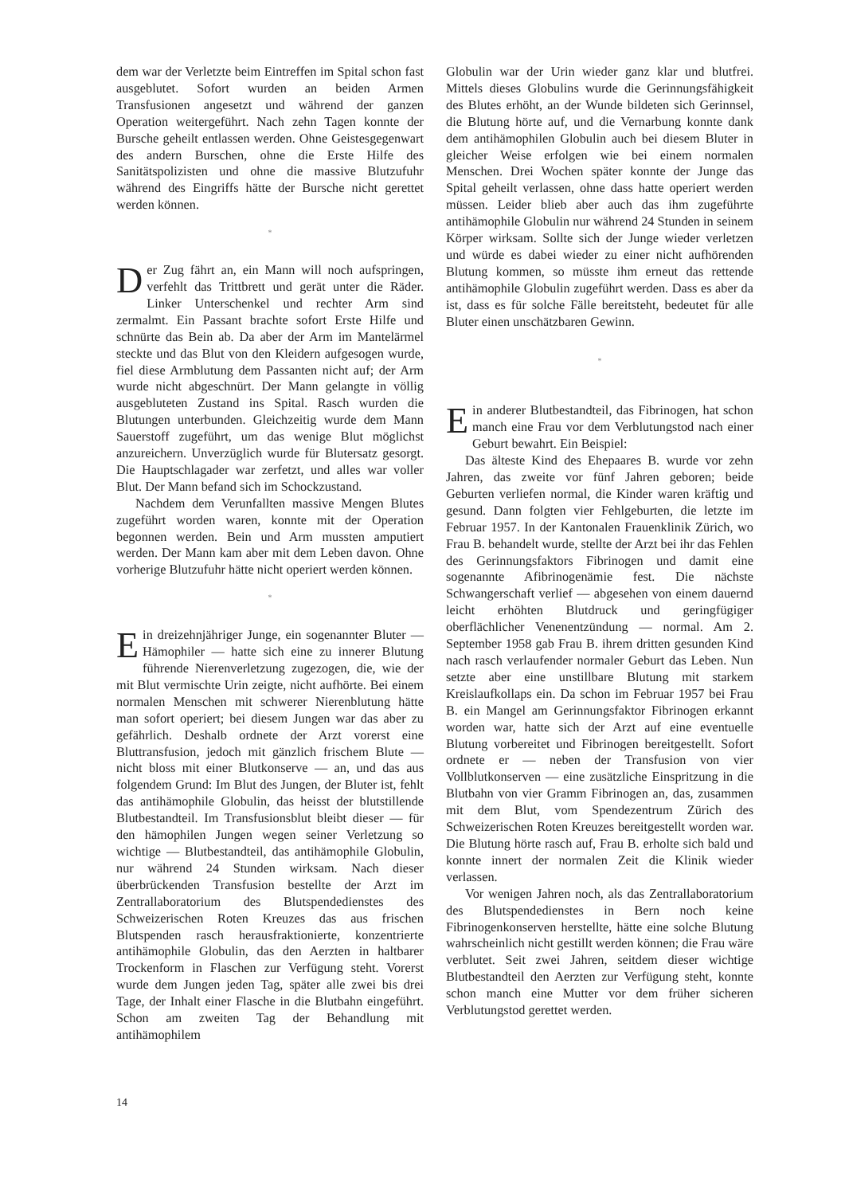dem war der Verletzte beim Eintreffen im Spital schon fast ausgeblutet. Sofort wurden an beiden Armen Transfusionen angesetzt und während der ganzen Operation weitergeführt. Nach zehn Tagen konnte der Bursche geheilt entlassen werden. Ohne Geistesgegenwart des andern Burschen, ohne die Erste Hilfe des Sanitätspolizisten und ohne die massive Blutzufuhr während des Eingriffs hätte der Bursche nicht gerettet werden können.
*
Der Zug fährt an, ein Mann will noch aufspringen, verfehlt das Trittbrett und gerät unter die Räder. Linker Unterschenkel und rechter Arm sind zermalmt. Ein Passant brachte sofort Erste Hilfe und schnürte das Bein ab. Da aber der Arm im Mantelärmel steckte und das Blut von den Kleidern aufgesogen wurde, fiel diese Armblutung dem Passanten nicht auf; der Arm wurde nicht abgeschnürt. Der Mann gelangte in völlig ausgebluteten Zustand ins Spital. Rasch wurden die Blutungen unterbunden. Gleichzeitig wurde dem Mann Sauerstoff zugeführt, um das wenige Blut möglichst anzureichern. Unverzüglich wurde für Blutersatz gesorgt. Die Hauptschlagader war zerfetzt, und alles war voller Blut. Der Mann befand sich im Schockzustand.
Nachdem dem Verunfallten massive Mengen Blutes zugeführt worden waren, konnte mit der Operation begonnen werden. Bein und Arm mussten amputiert werden. Der Mann kam aber mit dem Leben davon. Ohne vorherige Blutzufuhr hätte nicht operiert werden können.
*
Ein dreizehnjähriger Junge, ein sogenannter Bluter — Hämophiler — hatte sich eine zu innerer Blutung führende Nierenverletzung zugezogen, die, wie der mit Blut vermischte Urin zeigte, nicht aufhörte. Bei einem normalen Menschen mit schwerer Nierenblutung hätte man sofort operiert; bei diesem Jungen war das aber zu gefährlich. Deshalb ordnete der Arzt vorerst eine Bluttransfusion, jedoch mit gänzlich frischem Blute — nicht bloss mit einer Blutkonserve — an, und das aus folgendem Grund: Im Blut des Jungen, der Bluter ist, fehlt das antihämophile Globulin, das heisst der blutstillende Blutbestandteil. Im Transfusionsblut bleibt dieser — für den hämophilen Jungen wegen seiner Verletzung so wichtige — Blutbestandteil, das antihämophile Globulin, nur während 24 Stunden wirksam. Nach dieser überbrückenden Transfusion bestellte der Arzt im Zentrallaboratorium des Blutspendedienstes des Schweizerischen Roten Kreuzes das aus frischen Blutspenden rasch herausfraktionierte, konzentrierte antihämophile Globulin, das den Aerzten in haltbarer Trockenform in Flaschen zur Verfügung steht. Vorerst wurde dem Jungen jeden Tag, später alle zwei bis drei Tage, der Inhalt einer Flasche in die Blutbahn eingeführt. Schon am zweiten Tag der Behandlung mit antihämophilem
Globulin war der Urin wieder ganz klar und blutfrei. Mittels dieses Globulins wurde die Gerinnungsfähigkeit des Blutes erhöht, an der Wunde bildeten sich Gerinnsel, die Blutung hörte auf, und die Vernarbung konnte dank dem antihämophilen Globulin auch bei diesem Bluter in gleicher Weise erfolgen wie bei einem normalen Menschen. Drei Wochen später konnte der Junge das Spital geheilt verlassen, ohne dass hatte operiert werden müssen. Leider blieb aber auch das ihm zugeführte antihämophile Globulin nur während 24 Stunden in seinem Körper wirksam. Sollte sich der Junge wieder verletzen und würde es dabei wieder zu einer nicht aufhörenden Blutung kommen, so müsste ihm erneut das rettende antihämophile Globulin zugeführt werden. Dass es aber da ist, dass es für solche Fälle bereitsteht, bedeutet für alle Bluter einen unschätzbaren Gewinn.
*
Ein anderer Blutbestandteil, das Fibrinogen, hat schon manch eine Frau vor dem Verblutungstod nach einer Geburt bewahrt. Ein Beispiel:
Das älteste Kind des Ehepaares B. wurde vor zehn Jahren, das zweite vor fünf Jahren geboren; beide Geburten verliefen normal, die Kinder waren kräftig und gesund. Dann folgten vier Fehlgeburten, die letzte im Februar 1957. In der Kantonalen Frauenklinik Zürich, wo Frau B. behandelt wurde, stellte der Arzt bei ihr das Fehlen des Gerinnungsfaktors Fibrinogen und damit eine sogenannte Afibrinogenämie fest. Die nächste Schwangerschaft verlief — abgesehen von einem dauernd leicht erhöhten Blutdruck und geringfügiger oberflächlicher Venenentzündung — normal. Am 2. September 1958 gab Frau B. ihrem dritten gesunden Kind nach rasch verlaufender normaler Geburt das Leben. Nun setzte aber eine unstillbare Blutung mit starkem Kreislaufkollaps ein. Da schon im Februar 1957 bei Frau B. ein Mangel am Gerinnungsfaktor Fibrinogen erkannt worden war, hatte sich der Arzt auf eine eventuelle Blutung vorbereitet und Fibrinogen bereitgestellt. Sofort ordnete er — neben der Transfusion von vier Vollblutkonserven — eine zusätzliche Einspritzung in die Blutbahn von vier Gramm Fibrinogen an, das, zusammen mit dem Blut, vom Spendezentrum Zürich des Schweizerischen Roten Kreuzes bereitgestellt worden war. Die Blutung hörte rasch auf, Frau B. erholte sich bald und konnte innert der normalen Zeit die Klinik wieder verlassen.
Vor wenigen Jahren noch, als das Zentrallaboratorium des Blutspendedienstes in Bern noch keine Fibrinogenkonserven herstellte, hätte eine solche Blutung wahrscheinlich nicht gestillt werden können; die Frau wäre verblutet. Seit zwei Jahren, seitdem dieser wichtige Blutbestandteil den Aerzten zur Verfügung steht, konnte schon manch eine Mutter vor dem früher sicheren Verblutungstod gerettet werden.
14